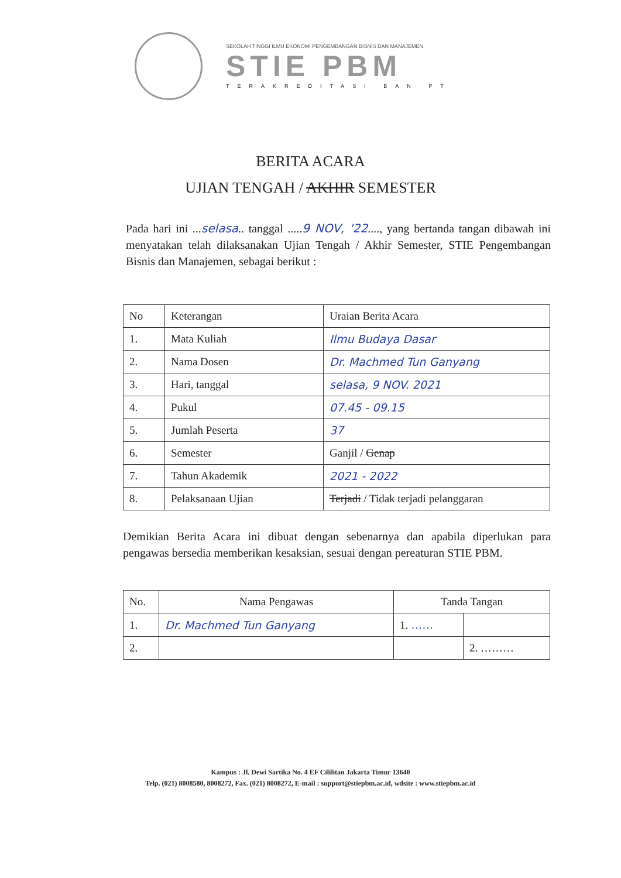SEKOLAH TINGGI ILMU EKONOMI PENGEMBANGAN BISNIS DAN MANAJEMEN
STIE PBM
TERAKREDITASI BAN PT
BERITA ACARA
UJIAN TENGAH / AKHIR SEMESTER
Pada hari ini ...selasa.. tanggal .....9 NOV, '22...., yang bertanda tangan dibawah ini menyatakan telah dilaksanakan Ujian Tengah / Akhir Semester, STIE Pengembangan Bisnis dan Manajemen, sebagai berikut :
| No | Keterangan | Uraian Berita Acara |
| --- | --- | --- |
| 1. | Mata Kuliah | Ilmu Budaya Dasar |
| 2. | Nama Dosen | Dr. Machmed Tun Ganyang |
| 3. | Hari, tanggal | selasa, 9 NOV. 2021 |
| 4. | Pukul | 07.45 - 09.15 |
| 5. | Jumlah Peserta | 37 |
| 6. | Semester | Ganjil / Genap |
| 7. | Tahun Akademik | 2021 - 2022 |
| 8. | Pelaksanaan Ujian | Terjadi / Tidak terjadi pelanggaran |
Demikian Berita Acara ini dibuat dengan sebenarnya dan apabila diperlukan para pengawas bersedia memberikan kesaksian, sesuai dengan pereaturan STIE PBM.
| No. | Nama Pengawas | Tanda Tangan | |
| --- | --- | --- | --- |
| 1. | Dr. Machmed Tun Ganyang | 1. …… | |
| 2. | | | 2. ……… |
Kampus : Jl. Dewi Sartika No. 4 EF Cililitan Jakarta Timur 13640
Telp. (021) 8008580, 8008272, Fax. (021) 8008272, E-mail : support@stiepbm.ac.id, wdsite : www.stiepbm.ac.id